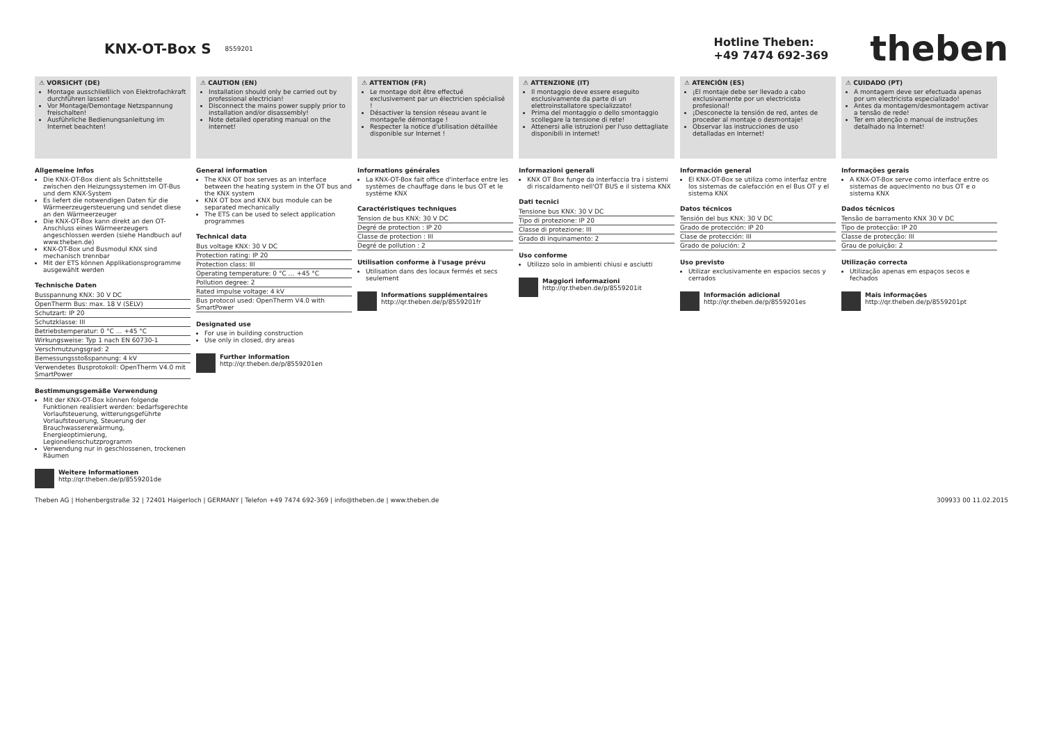KNX-OT-Box S
8559201
Hotline Theben:
+49 7474 692-369
theben
⚠ VORSICHT (DE)
Montage ausschließlich von Elektrofachkraft durchführen lassen!
Vor Montage/Demontage Netzspannung freischalten!
Ausführliche Bedienungsanleitung im Internet beachten!
Allgemeine Infos
Die KNX-OT-Box dient als Schnittstelle zwischen den Heizungssystemen im OT-Bus und dem KNX-System
Es liefert die notwendigen Daten für die Wärmeerzeugersteuerung und sendet diese an den Wärmeerzeuger
Die KNX-OT-Box kann direkt an den OT-Anschluss eines Wärmeerzeugers angeschlossen werden (siehe Handbuch auf www.theben.de)
KNX-OT-Box und Busmodul KNX sind mechanisch trennbar
Mit der ETS können Applikationsprogramme ausgewählt werden
Technische Daten
| Busspannung KNX: 30 V DC |
| OpenTherm Bus: max. 18 V (SELV) |
| Schutzart: IP 20 |
| Schutzklasse: III |
| Betriebstemperatur: 0 °C … +45 °C |
| Wirkungsweise: Typ 1 nach EN 60730-1 |
| Verschmutzungsgrad: 2 |
| Bemessungsstoßspannung: 4 kV |
| Verwendetes Busprotokoll: OpenTherm V4.0 mit SmartPower |
Bestimmungsgemäße Verwendung
Mit der KNX-OT-Box können folgende Funktionen realisiert werden: bedarfsgerechte Vorlaufsteuerung, witterungsgeführte Vorlaufsteuerung, Steuerung der Brauchwassererwärmung, Energieoptimierung, Legionellenschutzprogramm
Verwendung nur in geschlossenen, trockenen Räumen
Weitere Informationen
http://qr.theben.de/p/8559201de
⚠ CAUTION (EN)
Installation should only be carried out by professional electrician!
Disconnect the mains power supply prior to installation and/or disassembly!
Note detailed operating manual on the internet!
General information
The KNX OT box serves as an interface between the heating system in the OT bus and the KNX system
KNX OT box and KNX bus module can be separated mechanically
The ETS can be used to select application programmes
Technical data
| Bus voltage KNX: 30 V DC |
| Protection rating: IP 20 |
| Protection class: III |
| Operating temperature: 0 °C … +45 °C |
| Pollution degree: 2 |
| Rated impulse voltage: 4 kV |
| Bus protocol used: OpenTherm V4.0 with SmartPower |
Designated use
For use in building construction
Use only in closed, dry areas
Further information
http://qr.theben.de/p/8559201en
⚠ ATTENTION (FR)
Le montage doit être effectué exclusivement par un électricien spécialisé !
Désactiver la tension réseau avant le montage/le démontage !
Respecter la notice d'utilisation détaillée disponible sur Internet !
Informations générales
La KNX-OT-Box fait office d'interface entre les systèmes de chauffage dans le bus OT et le système KNX
Caractéristiques techniques
| Tension de bus KNX: 30 V DC |
| Degré de protection : IP 20 |
| Classe de protection : III |
| Degré de pollution : 2 |
Utilisation conforme à l'usage prévu
Utilisation dans des locaux fermés et secs seulement
Informations supplémentaires
http://qr.theben.de/p/8559201fr
⚠ ATTENZIONE (IT)
Il montaggio deve essere eseguito esclusivamente da parte di un elettroinstallatore specializzato!
Prima del montaggio o dello smontaggio scollegare la tensione di rete!
Attenersi alle istruzioni per l'uso dettagliate disponibili in internet!
Informazioni generali
KNX OT Box funge da interfaccia tra i sistemi di riscaldamento nell'OT BUS e il sistema KNX
Dati tecnici
| Tensione bus KNX: 30 V DC |
| Tipo di protezione: IP 20 |
| Classe di protezione: III |
| Grado di inquinamento: 2 |
Uso conforme
Utilizzo solo in ambienti chiusi e asciutti
Maggiori informazioni
http://qr.theben.de/p/8559201it
⚠ ATENCIÓN (ES)
¡El montaje debe ser llevado a cabo exclusivamente por un electricista profesional!
¡Desconecte la tensión de red, antes de proceder al montaje o desmontaje!
Observar las instrucciones de uso detalladas en Internet!
Información general
El KNX-OT-Box se utiliza como interfaz entre los sistemas de calefacción en el Bus OT y el sistema KNX
Datos técnicos
| Tensión del bus KNX: 30 V DC |
| Grado de protección: IP 20 |
| Clase de protección: III |
| Grado de polución: 2 |
Uso previsto
Utilizar exclusivamente en espacios secos y cerrados
Información adicional
http://qr.theben.de/p/8559201es
⚠ CUIDADO (PT)
A montagem deve ser efectuada apenas por um electricista especializado!
Antes da montagem/desmontagem activar a tensão de rede!
Ter em atenção o manual de instruções detalhado na Internet!
Informações gerais
A KNX-OT-Box serve como interface entre os sistemas de aquecimento no bus OT e o sistema KNX
Dados técnicos
| Tensão de barramento KNX 30 V DC |
| Tipo de protecção: IP 20 |
| Classe de protecção: III |
| Grau de poluição: 2 |
Utilização correcta
Utilização apenas em espaços secos e fechados
Mais informações
http://qr.theben.de/p/8559201pt
Theben AG | Hohenbergstraße 32 | 72401 Haigerloch | GERMANY | Telefon +49 7474 692-369 | info@theben.de | www.theben.de 309933 00 11.02.2015